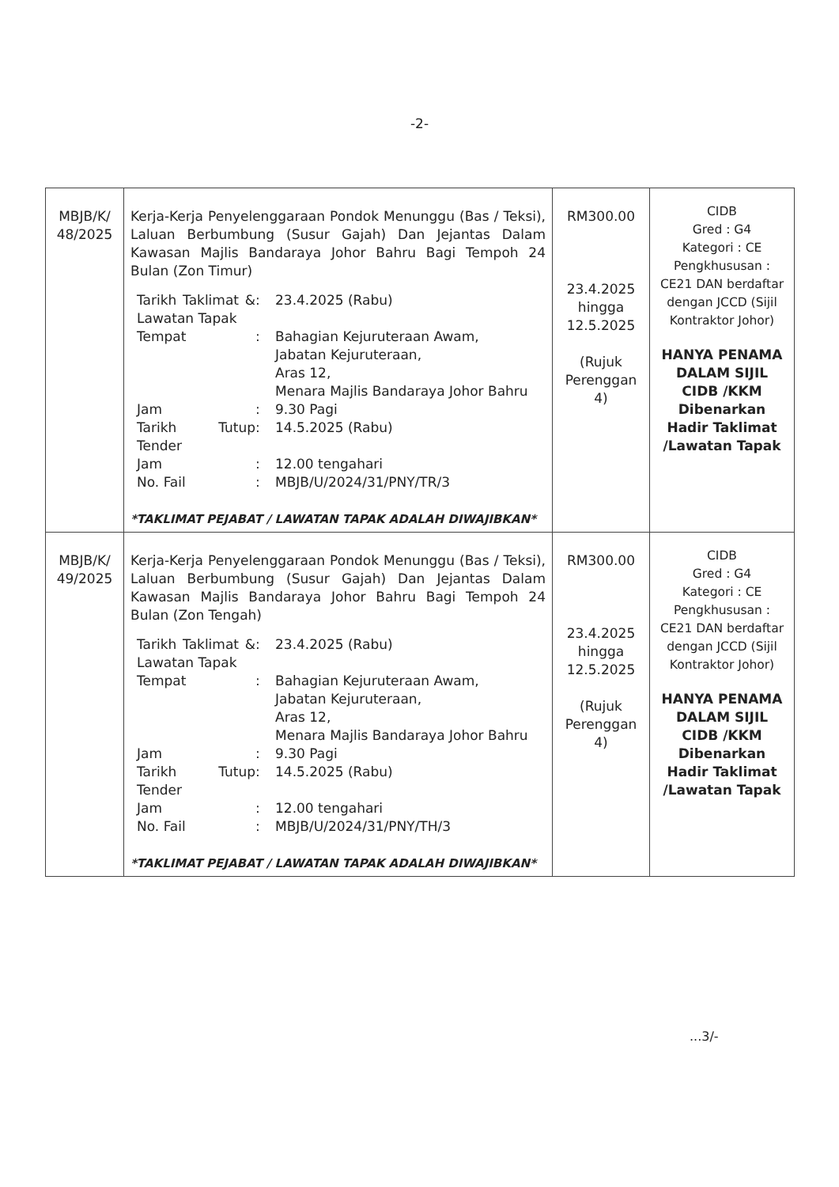-2-
| MBJB/K/ 48/2025 | Kerja-Kerja Penyelenggaraan Pondok Menunggu (Bas / Teksi), Laluan Berbumbung (Susur Gajah) Dan Jejantas Dalam Kawasan Majlis Bandaraya Johor Bahru Bagi Tempoh 24 Bulan (Zon Timur) / Tarikh Taklimat & Lawatan Tapak / : / 23.4.2025 (Rabu) / / Tempat / : / Bahagian Kejuruteraan Awam, Jabatan Kejuruteraan, Aras 12, Menara Majlis Bandaraya Johor Bahru / / Jam / : / 9.30 Pagi / / Tarikh Tutup Tender / : / 14.5.2025 (Rabu) / / Jam / : / 12.00 tengahari / / No. Fail / : / MBJB/U/2024/31/PNY/TR/3 / *TAKLIMAT PEJABAT / LAWATAN TAPAK ADALAH DIWAJIBKAN* | RM300.00 23.4.2025 hingga 12.5.2025 (Rujuk Perenggan 4) | CIDB Gred : G4 Kategori : CE Pengkhususan : CE21 DAN berdaftar dengan JCCD (Sijil Kontraktor Johor) HANYA PENAMA DALAM SIJIL CIDB /KKM Dibenarkan Hadir Taklimat /Lawatan Tapak |
| MBJB/K/ 49/2025 | Kerja-Kerja Penyelenggaraan Pondok Menunggu (Bas / Teksi), Laluan Berbumbung (Susur Gajah) Dan Jejantas Dalam Kawasan Majlis Bandaraya Johor Bahru Bagi Tempoh 24 Bulan (Zon Tengah) / Tarikh Taklimat & Lawatan Tapak / : / 23.4.2025 (Rabu) / / Tempat / : / Bahagian Kejuruteraan Awam, Jabatan Kejuruteraan, Aras 12, Menara Majlis Bandaraya Johor Bahru / / Jam / : / 9.30 Pagi / / Tarikh Tutup Tender / : / 14.5.2025 (Rabu) / / Jam / : / 12.00 tengahari / / No. Fail / : / MBJB/U/2024/31/PNY/TH/3 / *TAKLIMAT PEJABAT / LAWATAN TAPAK ADALAH DIWAJIBKAN* | RM300.00 23.4.2025 hingga 12.5.2025 (Rujuk Perenggan 4) | CIDB Gred : G4 Kategori : CE Pengkhususan : CE21 DAN berdaftar dengan JCCD (Sijil Kontraktor Johor) HANYA PENAMA DALAM SIJIL CIDB /KKM Dibenarkan Hadir Taklimat /Lawatan Tapak |
...3/-